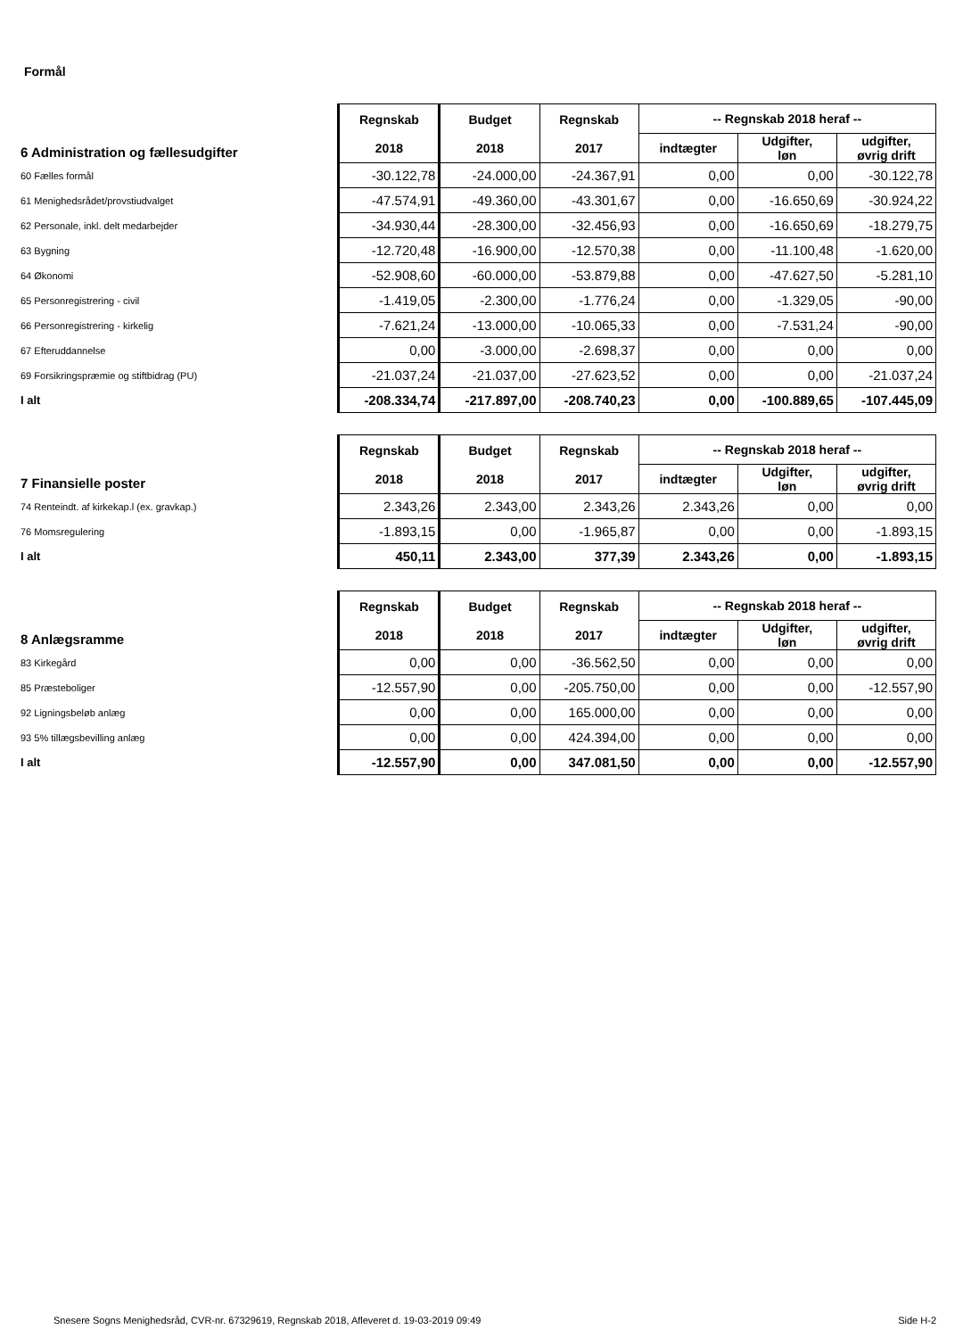Formål
| 6 Administration og fællesudgifter | Regnskab 2018 | Budget 2018 | Regnskab 2017 | -- Regnskab 2018 heraf -- | | |
| --- | --- | --- | --- | --- | --- | --- |
| | | | | indtægter | Udgifter, løn | udgifter, øvrig drift |
| 60 Fælles formål | -30.122,78 | -24.000,00 | -24.367,91 | 0,00 | 0,00 | -30.122,78 |
| 61 Menighedsrådet/provstiudvalget | -47.574,91 | -49.360,00 | -43.301,67 | 0,00 | -16.650,69 | -30.924,22 |
| 62 Personale, inkl. delt medarbejder | -34.930,44 | -28.300,00 | -32.456,93 | 0,00 | -16.650,69 | -18.279,75 |
| 63 Bygning | -12.720,48 | -16.900,00 | -12.570,38 | 0,00 | -11.100,48 | -1.620,00 |
| 64 Økonomi | -52.908,60 | -60.000,00 | -53.879,88 | 0,00 | -47.627,50 | -5.281,10 |
| 65 Personregistrering - civil | -1.419,05 | -2.300,00 | -1.776,24 | 0,00 | -1.329,05 | -90,00 |
| 66 Personregistrering - kirkelig | -7.621,24 | -13.000,00 | -10.065,33 | 0,00 | -7.531,24 | -90,00 |
| 67 Efteruddannelse | 0,00 | -3.000,00 | -2.698,37 | 0,00 | 0,00 | 0,00 |
| 69 Forsikringspræmie og stiftbidrag (PU) | -21.037,24 | -21.037,00 | -27.623,52 | 0,00 | 0,00 | -21.037,24 |
| I alt | -208.334,74 | -217.897,00 | -208.740,23 | 0,00 | -100.889,65 | -107.445,09 |
| 7 Finansielle poster | Regnskab 2018 | Budget 2018 | Regnskab 2017 | -- Regnskab 2018 heraf -- | | |
| --- | --- | --- | --- | --- | --- | --- |
| | | | | indtægter | Udgifter, løn | udgifter, øvrig drift |
| 74 Renteindt. af kirkekap.l (ex. gravkap.) | 2.343,26 | 2.343,00 | 2.343,26 | 2.343,26 | 0,00 | 0,00 |
| 76 Momsregulering | -1.893,15 | 0,00 | -1.965,87 | 0,00 | 0,00 | -1.893,15 |
| I alt | 450,11 | 2.343,00 | 377,39 | 2.343,26 | 0,00 | -1.893,15 |
| 8 Anlægsramme | Regnskab 2018 | Budget 2018 | Regnskab 2017 | -- Regnskab 2018 heraf -- | | |
| --- | --- | --- | --- | --- | --- | --- |
| | | | | indtægter | Udgifter, løn | udgifter, øvrig drift |
| 83 Kirkegård | 0,00 | 0,00 | -36.562,50 | 0,00 | 0,00 | 0,00 |
| 85 Præsteboliger | -12.557,90 | 0,00 | -205.750,00 | 0,00 | 0,00 | -12.557,90 |
| 92 Ligningsbeløb anlæg | 0,00 | 0,00 | 165.000,00 | 0,00 | 0,00 | 0,00 |
| 93 5% tillægsbevilling anlæg | 0,00 | 0,00 | 424.394,00 | 0,00 | 0,00 | 0,00 |
| I alt | -12.557,90 | 0,00 | 347.081,50 | 0,00 | 0,00 | -12.557,90 |
Snesere Sogns Menighedsråd, CVR-nr. 67329619, Regnskab 2018, Afleveret d. 19-03-2019 09:49 Side H-2